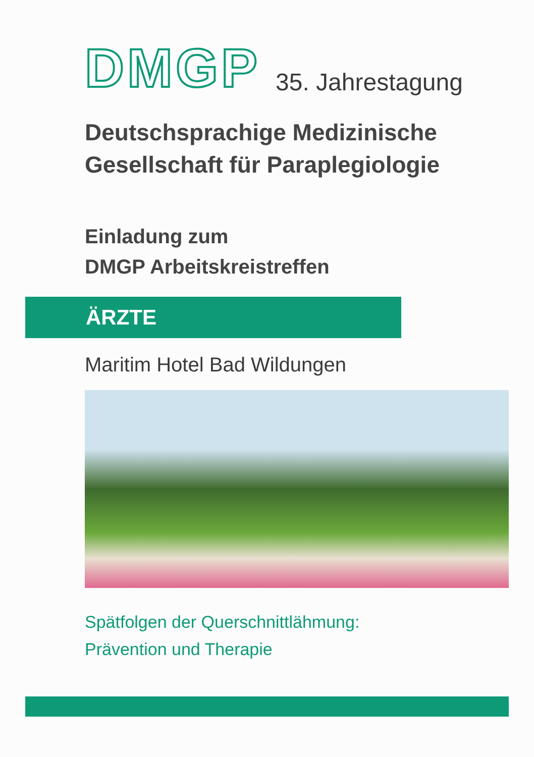DMGP
35. Jahrestagung
Deutschsprachige Medizinische
Gesellschaft für Paraplegiologie
Einladung zum
DMGP Arbeitskreistreffen
ÄRZTE
Maritim Hotel Bad Wildungen
Spätfolgen der Querschnittlähmung:
Prävention und Therapie